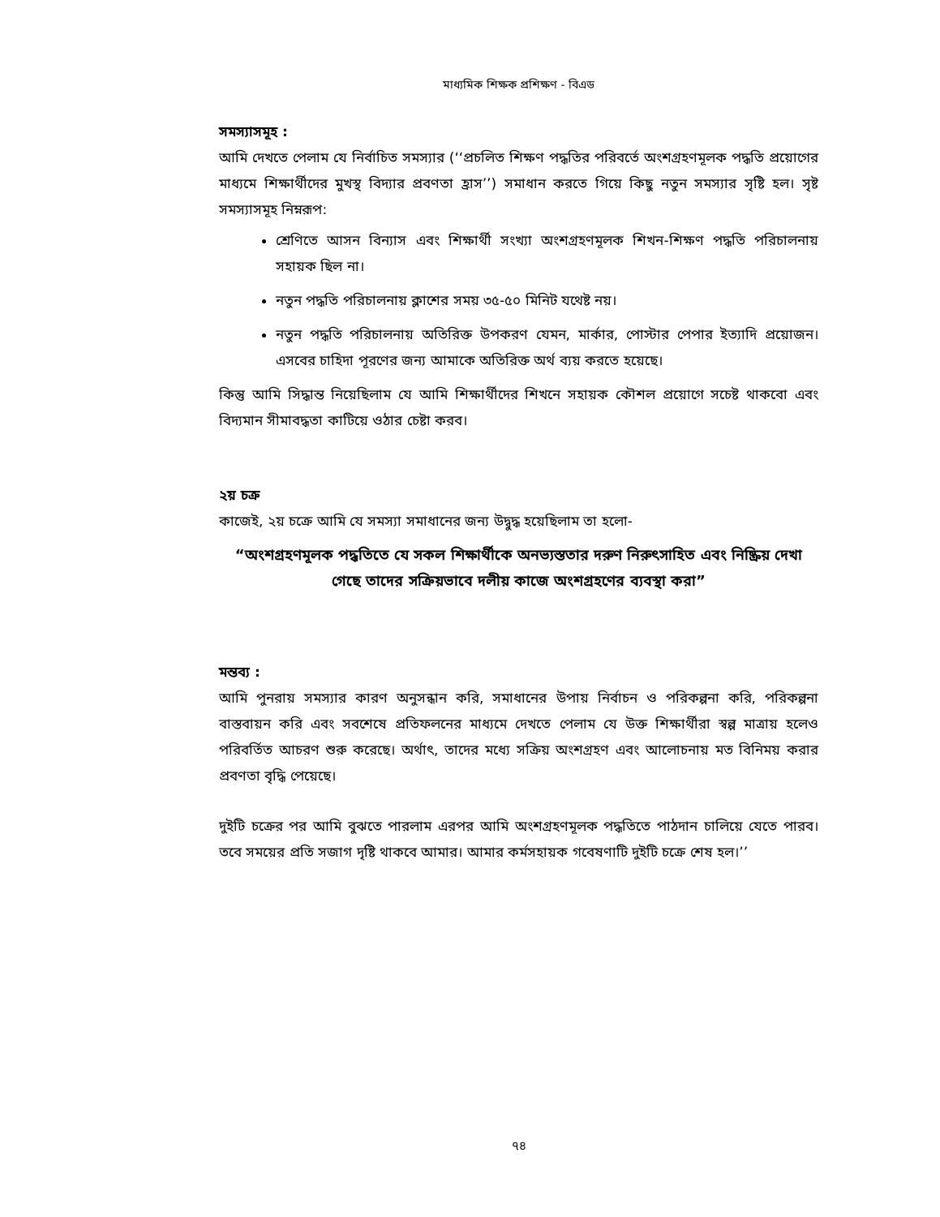মাধ্যমিক শিক্ষক প্রশিক্ষণ - বিএড
সমস্যাসমূহ :
আমি দেখতে পেলাম যে নির্বাচিত সমস্যার (‘‘প্রচলিত শিক্ষণ পদ্ধতির পরিবর্তে অংশগ্রহণমূলক পদ্ধতি প্রয়োগের মাধ্যমে শিক্ষার্থীদের মুখস্থ বিদ্যার প্রবণতা হ্রাস’’) সমাধান করতে গিয়ে কিছু নতুন সমস্যার সৃষ্টি হল। সৃষ্ট সমস্যাসমূহ নিম্নরূপ:
শ্রেণিতে আসন বিন্যাস এবং শিক্ষার্থী সংখ্যা অংশগ্রহণমূলক শিখন-শিক্ষণ পদ্ধতি পরিচালনায় সহায়ক ছিল না।
নতুন পদ্ধতি পরিচালনায় ক্লাশের সময় ৩৫-৫০ মিনিট যথেষ্ট নয়।
নতুন পদ্ধতি পরিচালনায় অতিরিক্ত উপকরণ যেমন, মার্কার, পোস্টার পেপার ইত্যাদি প্রয়োজন। এসবের চাহিদা পূরণের জন্য আমাকে অতিরিক্ত অর্থ ব্যয় করতে হয়েছে।
কিন্তু আমি সিদ্ধান্ত নিয়েছিলাম যে আমি শিক্ষার্থীদের শিখনে সহায়ক কৌশল প্রয়োগে সচেষ্ট থাকবো এবং বিদ্যমান সীমাবদ্ধতা কাটিয়ে ওঠার চেষ্টা করব।
২য় চক্র
কাজেই, ২য় চক্রে আমি যে সমস্যা সমাধানের জন্য উদ্বুদ্ধ হয়েছিলাম তা হলো-
“অংশগ্রহণমূলক পদ্ধতিতে যে সকল শিক্ষার্থীকে অনভ্যস্ততার দরুণ নিরুৎসাহিত এবং নিষ্ক্রিয় দেখা গেছে তাদের সক্রিয়ভাবে দলীয় কাজে অংশগ্রহণের ব্যবস্থা করা”
মন্তব্য :
আমি পুনরায় সমস্যার কারণ অনুসন্ধান করি, সমাধানের উপায় নির্বাচন ও পরিকল্পনা করি, পরিকল্পনা বাস্তবায়ন করি এবং সবশেষে প্রতিফলনের মাধ্যমে দেখতে পেলাম যে উক্ত শিক্ষার্থীরা স্বল্প মাত্রায় হলেও পরিবর্তিত আচরণ শুরু করেছে। অর্থাৎ, তাদের মধ্যে সক্রিয় অংশগ্রহণ এবং আলোচনায় মত বিনিময় করার প্রবণতা বৃদ্ধি পেয়েছে।
দুইটি চক্রের পর আমি বুঝতে পারলাম এরপর আমি অংশগ্রহণমূলক পদ্ধতিতে পাঠদান চালিয়ে যেতে পারব। তবে সময়ের প্রতি সজাগ দৃষ্টি থাকবে আমার। আমার কর্মসহায়ক গবেষণাটি দুইটি চক্রে শেষ হল।’’
৭৪